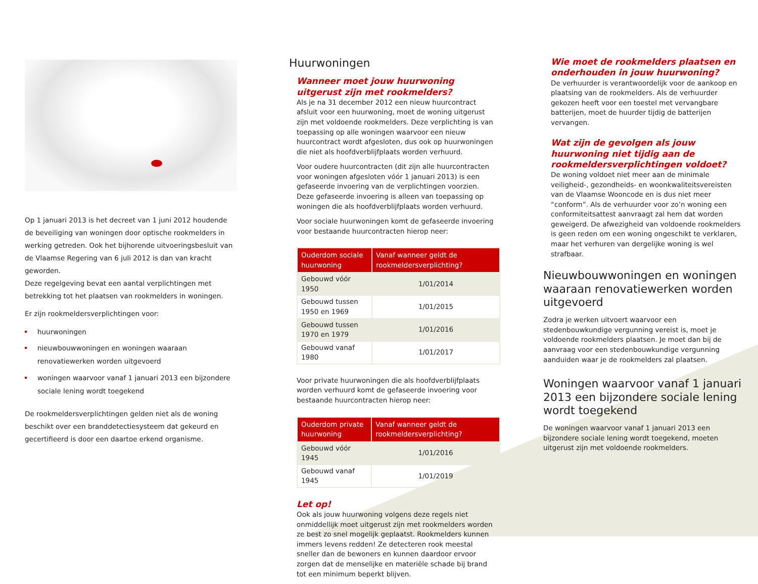Op 1 januari 2013 is het decreet van 1 juni 2012 houdende de beveiliging van woningen door optische rookmelders in werking getreden. Ook het bijhorende uitvoeringsbesluit van de Vlaamse Regering van 6 juli 2012 is dan van kracht geworden.
Deze regelgeving bevat een aantal verplichtingen met betrekking tot het plaatsen van rookmelders in woningen.
Er zijn rookmeldersverplichtingen voor:
huurwoningen
nieuwbouwwoningen en woningen waaraan renovatiewerken worden uitgevoerd
woningen waarvoor vanaf 1 januari 2013 een bijzondere sociale lening wordt toegekend
De rookmeldersverplichtingen gelden niet als de woning beschikt over een branddetectiesysteem dat gekeurd en gecertifieerd is door een daartoe erkend organisme.
Huurwoningen
Wanneer moet jouw huurwoning uitgerust zijn met rookmelders?
Als je na 31 december 2012 een nieuw huurcontract afsluit voor een huurwoning, moet de woning uitgerust zijn met voldoende rookmelders. Deze verplichting is van toepassing op alle woningen waarvoor een nieuw huurcontract wordt afgesloten, dus ook op huurwoningen die niet als hoofdverblijfplaats worden verhuurd.
Voor oudere huurcontracten (dit zijn alle huurcontracten voor woningen afgesloten vóór 1 januari 2013) is een gefaseerde invoering van de verplichtingen voorzien. Deze gefaseerde invoering is alleen van toepassing op woningen die als hoofdverblijfplaats worden verhuurd.
Voor sociale huurwoningen komt de gefaseerde invoering voor bestaande huurcontracten hierop neer:
| Ouderdom sociale huurwoning | Vanaf wanneer geldt de rookmeldersverplichting? |
| --- | --- |
| Gebouwd vóór 1950 | 1/01/2014 |
| Gebouwd tussen 1950 en 1969 | 1/01/2015 |
| Gebouwd tussen 1970 en 1979 | 1/01/2016 |
| Gebouwd vanaf 1980 | 1/01/2017 |
Voor private huurwoningen die als hoofdverblijfplaats worden verhuurd komt de gefaseerde invoering voor bestaande huurcontracten hierop neer:
| Ouderdom private huurwoning | Vanaf wanneer geldt de rookmeldersverplichting? |
| --- | --- |
| Gebouwd vóór 1945 | 1/01/2016 |
| Gebouwd vanaf 1945 | 1/01/2019 |
Let op!
Ook als jouw huurwoning volgens deze regels niet onmiddellijk moet uitgerust zijn met rookmelders worden ze best zo snel mogelijk geplaatst. Rookmelders kunnen immers levens redden! Ze detecteren rook meestal sneller dan de bewoners en kunnen daardoor ervoor zorgen dat de menselijke en materiële schade bij brand tot een minimum beperkt blijven.
Wie moet de rookmelders plaatsen en onderhouden in jouw huurwoning?
De verhuurder is verantwoordelijk voor de aankoop en plaatsing van de rookmelders. Als de verhuurder gekozen heeft voor een toestel met vervangbare batterijen, moet de huurder tijdig de batterijen vervangen.
Wat zijn de gevolgen als jouw huurwoning niet tijdig aan de rookmeldersverplichtingen voldoet?
De woning voldoet niet meer aan de minimale veiligheid-, gezondheids- en woonkwaliteitsvereisten van de Vlaamse Wooncode en is dus niet meer “conform”. Als de verhuurder voor zo’n woning een conformiteitsattest aanvraagt zal hem dat worden geweigerd. De afwezigheid van voldoende rookmelders is geen reden om een woning ongeschikt te verklaren, maar het verhuren van dergelijke woning is wel strafbaar.
Nieuwbouwwoningen en woningen waaraan renovatiewerken worden uitgevoerd
Zodra je werken uitvoert waarvoor een stedenbouwkundige vergunning vereist is, moet je voldoende rookmelders plaatsen. Je moet dan bij de aanvraag voor een stedenbouwkundige vergunning aanduiden waar je de rookmelders zal plaatsen.
Woningen waarvoor vanaf 1 januari 2013 een bijzondere sociale lening wordt toegekend
De woningen waarvoor vanaf 1 januari 2013 een bijzondere sociale lening wordt toegekend, moeten uitgerust zijn met voldoende rookmelders.